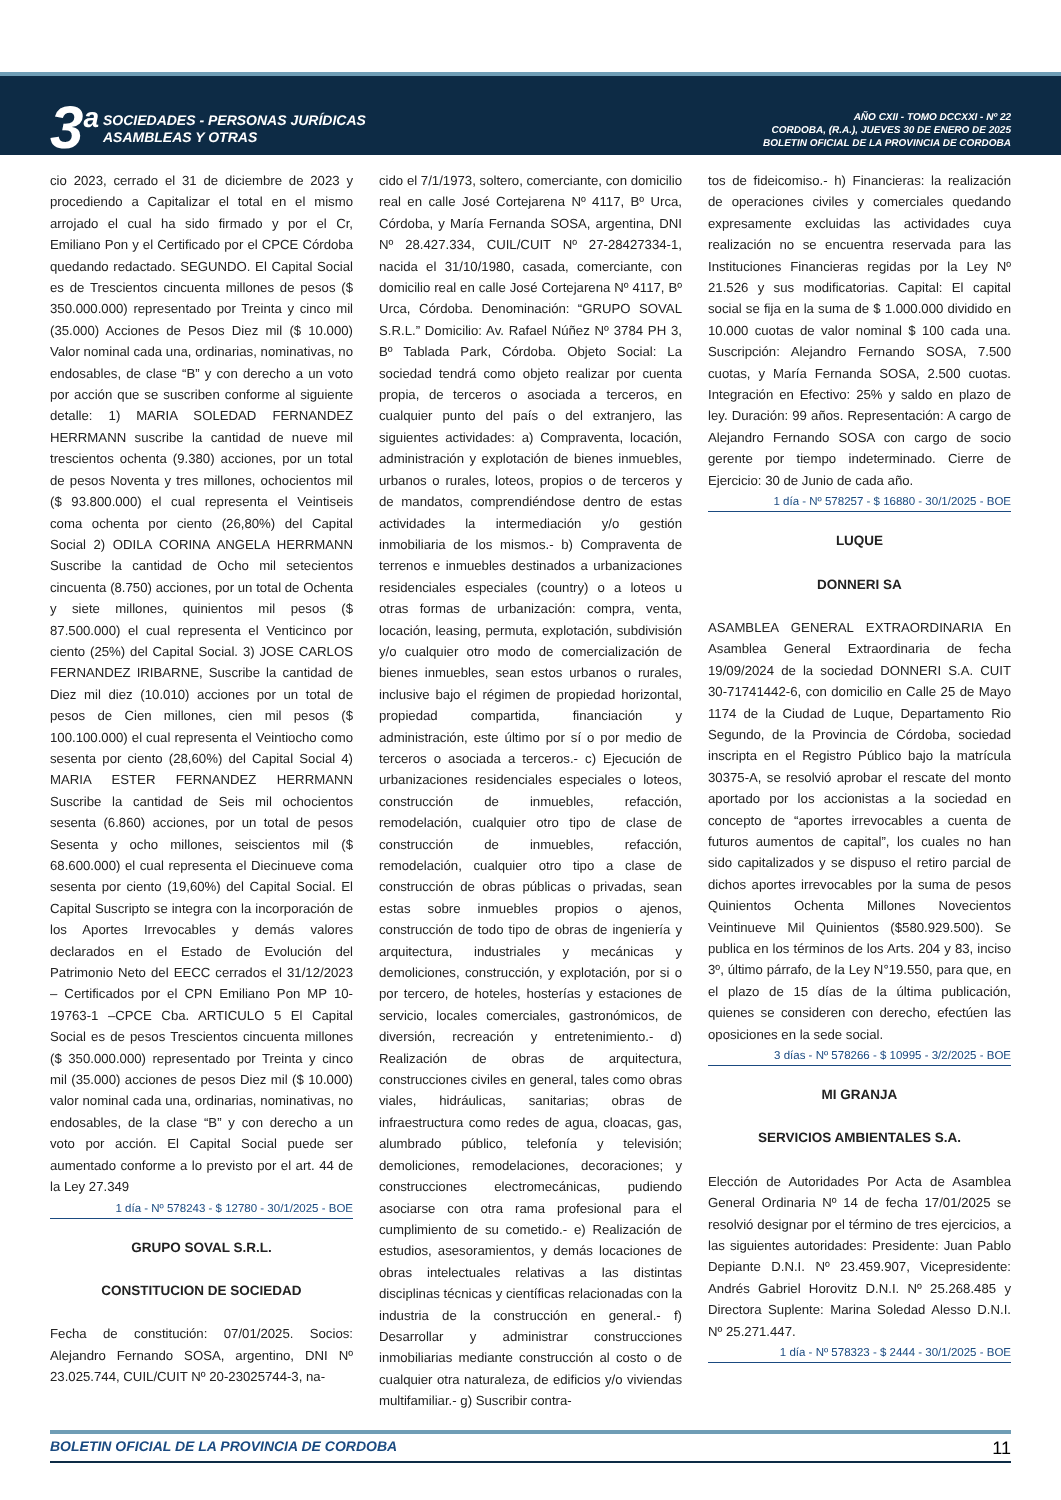3<sup>a</sup>
SOCIEDADES - PERSONAS JURÍDICAS
ASAMBLEAS Y OTRAS
AÑO CXII - TOMO DCCXXI - Nº 22
CORDOBA, (R.A.), JUEVES 30 DE ENERO DE 2025
BOLETIN OFICIAL DE LA PROVINCIA DE CORDOBA
cio 2023, cerrado el 31 de diciembre de 2023 y procediendo a Capitalizar el total en el mismo arrojado el cual ha sido firmado y por el Cr, Emiliano Pon y el Certificado por el CPCE Córdoba quedando redactado. SEGUNDO. El Capital Social es de Trescientos cincuenta millones de pesos ($ 350.000.000) representado por Treinta y cinco mil (35.000) Acciones de Pesos Diez mil ($ 10.000) Valor nominal cada una, ordinarias, nominativas, no endosables, de clase “B” y con derecho a un voto por acción que se suscriben conforme al siguiente detalle: 1) MARIA SOLEDAD FERNANDEZ HERRMANN suscribe la cantidad de nueve mil trescientos ochenta (9.380) acciones, por un total de pesos Noventa y tres millones, ochocientos mil ($ 93.800.000) el cual representa el Veintiseis coma ochenta por ciento (26,80%) del Capital Social 2) ODILA CORINA ANGELA HERRMANN Suscribe la cantidad de Ocho mil setecientos cincuenta (8.750) acciones, por un total de Ochenta y siete millones, quinientos mil pesos ($ 87.500.000) el cual representa el Venticinco por ciento (25%) del Capital Social. 3) JOSE CARLOS FERNANDEZ IRIBARNE, Suscribe la cantidad de Diez mil diez (10.010) acciones por un total de pesos de Cien millones, cien mil pesos ($ 100.100.000) el cual representa el Veintiocho como sesenta por ciento (28,60%) del Capital Social 4) MARIA ESTER FERNANDEZ HERRMANN Suscribe la cantidad de Seis mil ochocientos sesenta (6.860) acciones, por un total de pesos Sesenta y ocho millones, seiscientos mil ($ 68.600.000) el cual representa el Diecinueve coma sesenta por ciento (19,60%) del Capital Social. El Capital Suscripto se integra con la incorporación de los Aportes Irrevocables y demás valores declarados en el Estado de Evolución del Patrimonio Neto del EECC cerrados el 31/12/2023 – Certificados por el CPN Emiliano Pon MP 10-19763-1 –CPCE Cba. ARTICULO 5 El Capital Social es de pesos Trescientos cincuenta millones ($ 350.000.000) representado por Treinta y cinco mil (35.000) acciones de pesos Diez mil ($ 10.000) valor nominal cada una, ordinarias, nominativas, no endosables, de la clase “B” y con derecho a un voto por acción. El Capital Social puede ser aumentado conforme a lo previsto por el art. 44 de la Ley 27.349
1 día - Nº 578243 - $ 12780 - 30/1/2025 - BOE
GRUPO SOVAL S.R.L.
CONSTITUCION DE SOCIEDAD
Fecha de constitución: 07/01/2025. Socios: Alejandro Fernando SOSA, argentino, DNI Nº 23.025.744, CUIL/CUIT Nº 20-23025744-3, na-
cido el 7/1/1973, soltero, comerciante, con domicilio real en calle José Cortejarena Nº 4117, Bº Urca, Córdoba, y María Fernanda SOSA, argentina, DNI Nº 28.427.334, CUIL/CUIT Nº 27-28427334-1, nacida el 31/10/1980, casada, comerciante, con domicilio real en calle José Cortejarena Nº 4117, Bº Urca, Córdoba. Denominación: “GRUPO SOVAL S.R.L.” Domicilio: Av. Rafael Núñez Nº 3784 PH 3, Bº Tablada Park, Córdoba. Objeto Social: La sociedad tendrá como objeto realizar por cuenta propia, de terceros o asociada a terceros, en cualquier punto del país o del extranjero, las siguientes actividades: a) Compraventa, locación, administración y explotación de bienes inmuebles, urbanos o rurales, loteos, propios o de terceros y de mandatos, comprendiéndose dentro de estas actividades la intermediación y/o gestión inmobiliaria de los mismos.- b) Compraventa de terrenos e inmuebles destinados a urbanizaciones residenciales especiales (country) o a loteos u otras formas de urbanización: compra, venta, locación, leasing, permuta, explotación, subdivisión y/o cualquier otro modo de comercialización de bienes inmuebles, sean estos urbanos o rurales, inclusive bajo el régimen de propiedad horizontal, propiedad compartida, financiación y administración, este último por sí o por medio de terceros o asociada a terceros.- c) Ejecución de urbanizaciones residenciales especiales o loteos, construcción de inmuebles, refacción, remodelación, cualquier otro tipo de clase de construcción de inmuebles, refacción, remodelación, cualquier otro tipo a clase de construcción de obras públicas o privadas, sean estas sobre inmuebles propios o ajenos, construcción de todo tipo de obras de ingeniería y arquitectura, industriales y mecánicas y demoliciones, construcción, y explotación, por si o por tercero, de hoteles, hosterías y estaciones de servicio, locales comerciales, gastronómicos, de diversión, recreación y entretenimiento.- d) Realización de obras de arquitectura, construcciones civiles en general, tales como obras viales, hidráulicas, sanitarias; obras de infraestructura como redes de agua, cloacas, gas, alumbrado público, telefonía y televisión; demoliciones, remodelaciones, decoraciones; y construcciones electromecánicas, pudiendo asociarse con otra rama profesional para el cumplimiento de su cometido.- e) Realización de estudios, asesoramientos, y demás locaciones de obras intelectuales relativas a las distintas disciplinas técnicas y científicas relacionadas con la industria de la construcción en general.- f) Desarrollar y administrar construcciones inmobiliarias mediante construcción al costo o de cualquier otra naturaleza, de edificios y/o viviendas multifamiliar.- g) Suscribir contra-
tos de fideicomiso.- h) Financieras: la realización de operaciones civiles y comerciales quedando expresamente excluidas las actividades cuya realización no se encuentra reservada para las Instituciones Financieras regidas por la Ley Nº 21.526 y sus modificatorias. Capital: El capital social se fija en la suma de $ 1.000.000 dividido en 10.000 cuotas de valor nominal $ 100 cada una. Suscripción: Alejandro Fernando SOSA, 7.500 cuotas, y María Fernanda SOSA, 2.500 cuotas. Integración en Efectivo: 25% y saldo en plazo de ley. Duración: 99 años. Representación: A cargo de Alejandro Fernando SOSA con cargo de socio gerente por tiempo indeterminado. Cierre de Ejercicio: 30 de Junio de cada año.
1 día - Nº 578257 - $ 16880 - 30/1/2025 - BOE
LUQUE
DONNERI SA
ASAMBLEA GENERAL EXTRAORDINARIA En Asamblea General Extraordinaria de fecha 19/09/2024 de la sociedad DONNERI S.A. CUIT 30-71741442-6, con domicilio en Calle 25 de Mayo 1174 de la Ciudad de Luque, Departamento Rio Segundo, de la Provincia de Córdoba, sociedad inscripta en el Registro Público bajo la matrícula 30375-A, se resolvió aprobar el rescate del monto aportado por los accionistas a la sociedad en concepto de “aportes irrevocables a cuenta de futuros aumentos de capital”, los cuales no han sido capitalizados y se dispuso el retiro parcial de dichos aportes irrevocables por la suma de pesos Quinientos Ochenta Millones Novecientos Veintinueve Mil Quinientos ($580.929.500). Se publica en los términos de los Arts. 204 y 83, inciso 3º, último párrafo, de la Ley N°19.550, para que, en el plazo de 15 días de la última publicación, quienes se consideren con derecho, efectúen las oposiciones en la sede social.
3 días - Nº 578266 - $ 10995 - 3/2/2025 - BOE
MI GRANJA
SERVICIOS AMBIENTALES S.A.
Elección de Autoridades Por Acta de Asamblea General Ordinaria Nº 14 de fecha 17/01/2025 se resolvió designar por el término de tres ejercicios, a las siguientes autoridades: Presidente: Juan Pablo Depiante D.N.I. Nº 23.459.907, Vicepresidente: Andrés Gabriel Horovitz D.N.I. Nº 25.268.485 y Directora Suplente: Marina Soledad Alesso D.N.I. Nº 25.271.447.
1 día - Nº 578323 - $ 2444 - 30/1/2025 - BOE
BOLETIN OFICIAL DE LA PROVINCIA DE CORDOBA 11